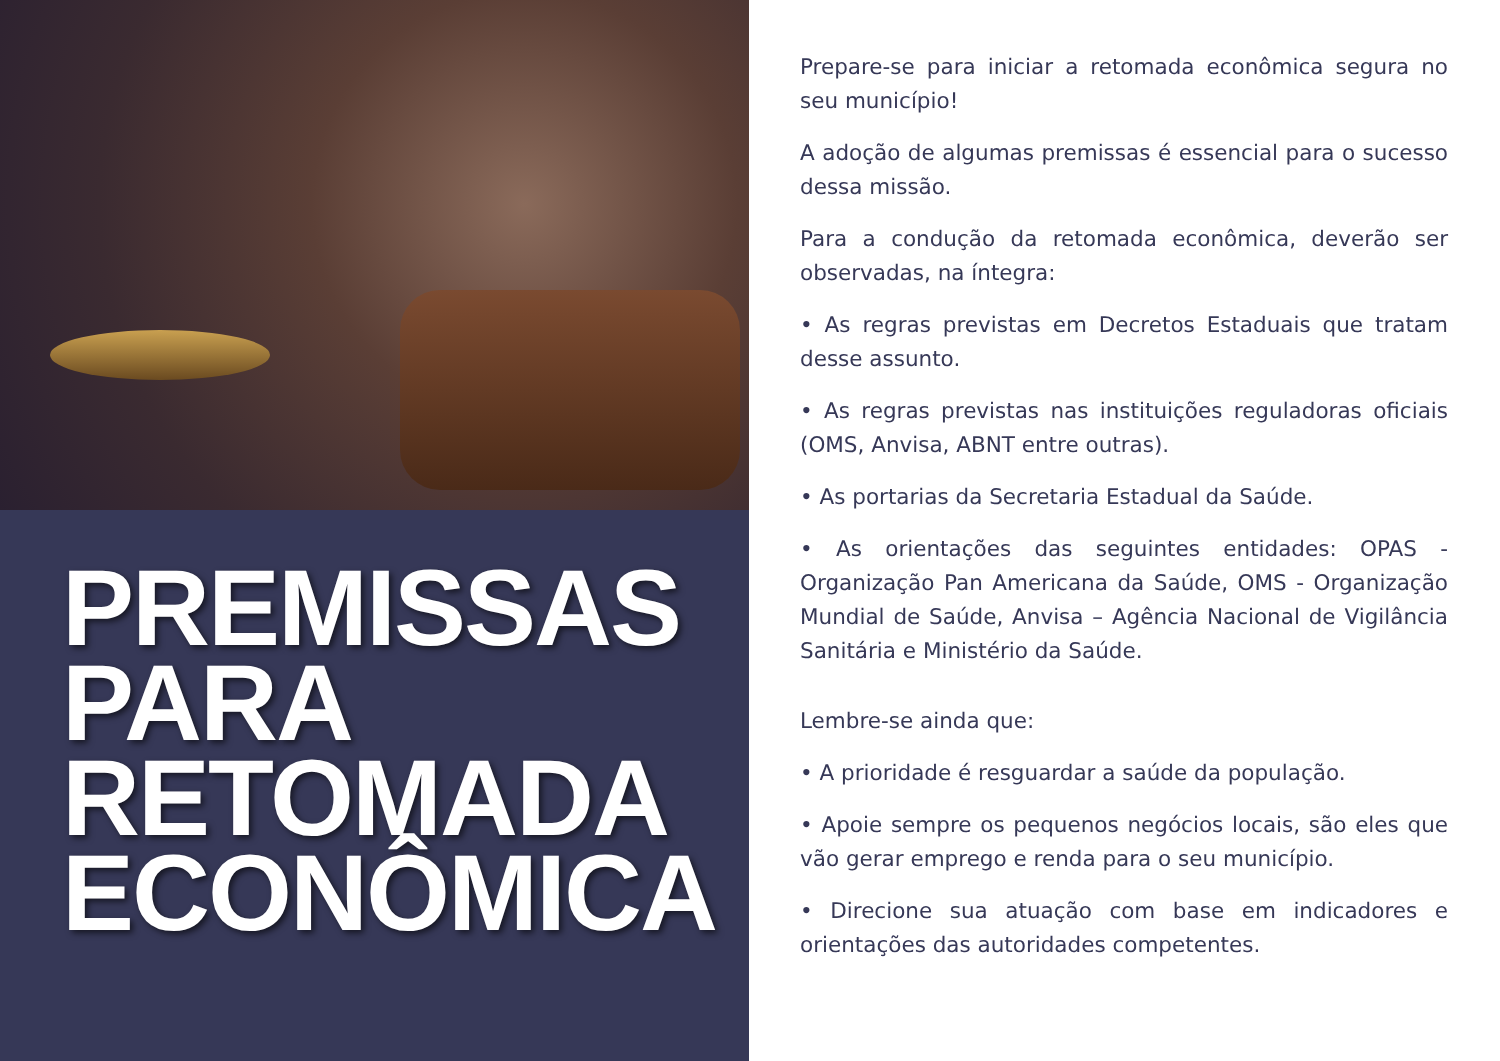PREMISSAS
PARA
RETOMADA
ECONÔMICA
Prepare-se para iniciar a retomada econômica segura no seu município!
A adoção de algumas premissas é essencial para o sucesso dessa missão.
Para a condução da retomada econômica, deverão ser observadas, na íntegra:
• As regras previstas em Decretos Estaduais que tratam desse assunto.
• As regras previstas nas instituições reguladoras oficiais (OMS, Anvisa, ABNT entre outras).
• As portarias da Secretaria Estadual da Saúde.
• As orientações das seguintes entidades: OPAS - Organização Pan Americana da Saúde, OMS - Organização Mundial de Saúde, Anvisa – Agência Nacional de Vigilância Sanitária e Ministério da Saúde.
Lembre-se ainda que:
• A prioridade é resguardar a saúde da população.
• Apoie sempre os pequenos negócios locais, são eles que vão gerar emprego e renda para o seu município.
• Direcione sua atuação com base em indicadores e orientações das autoridades competentes.